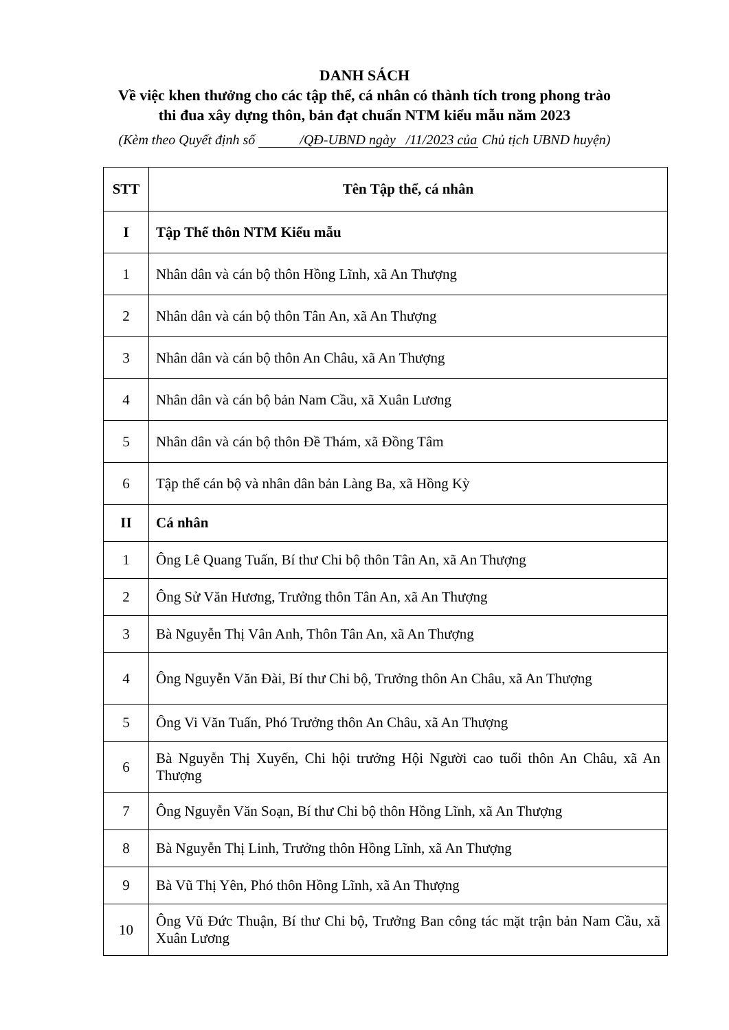DANH SÁCH
Về việc khen thưởng cho các tập thể, cá nhân có thành tích trong phong trào
thi đua xây dựng thôn, bản đạt chuẩn NTM kiểu mẫu năm 2023
(Kèm theo Quyết định số /QĐ-UBND ngày /11/2023 của Chủ tịch UBND huyện)
| STT | Tên Tập thể, cá nhân |
| --- | --- |
| I | Tập Thể thôn NTM Kiểu mẫu |
| 1 | Nhân dân và cán bộ thôn Hồng Lĩnh, xã An Thượng |
| 2 | Nhân dân và cán bộ thôn Tân An, xã An Thượng |
| 3 | Nhân dân và cán bộ thôn An Châu, xã An Thượng |
| 4 | Nhân dân và cán bộ bản Nam Cầu, xã Xuân Lương |
| 5 | Nhân dân và cán bộ thôn Đề Thám, xã Đồng Tâm |
| 6 | Tập thể cán bộ và nhân dân bản Làng Ba, xã Hồng Kỳ |
| II | Cá nhân |
| 1 | Ông Lê Quang Tuấn, Bí thư Chi bộ thôn Tân An, xã An Thượng |
| 2 | Ông Sử Văn Hương, Trưởng thôn Tân An, xã An Thượng |
| 3 | Bà Nguyễn Thị Vân Anh, Thôn Tân An, xã An Thượng |
| 4 | Ông Nguyễn Văn Đài, Bí thư Chi bộ, Trưởng thôn An Châu, xã An Thượng |
| 5 | Ông Vi Văn Tuấn, Phó Trưởng thôn An Châu, xã An Thượng |
| 6 | Bà Nguyễn Thị Xuyến, Chi hội trưởng Hội Người cao tuổi thôn An Châu, xã An Thượng |
| 7 | Ông Nguyễn Văn Soạn, Bí thư Chi bộ thôn Hồng Lĩnh, xã An Thượng |
| 8 | Bà Nguyễn Thị Linh, Trưởng thôn Hồng Lĩnh, xã An Thượng |
| 9 | Bà Vũ Thị Yên, Phó thôn Hồng Lĩnh, xã An Thượng |
| 10 | Ông Vũ Đức Thuận, Bí thư Chi bộ, Trưởng Ban công tác mặt trận bản Nam Cầu, xã Xuân Lương |